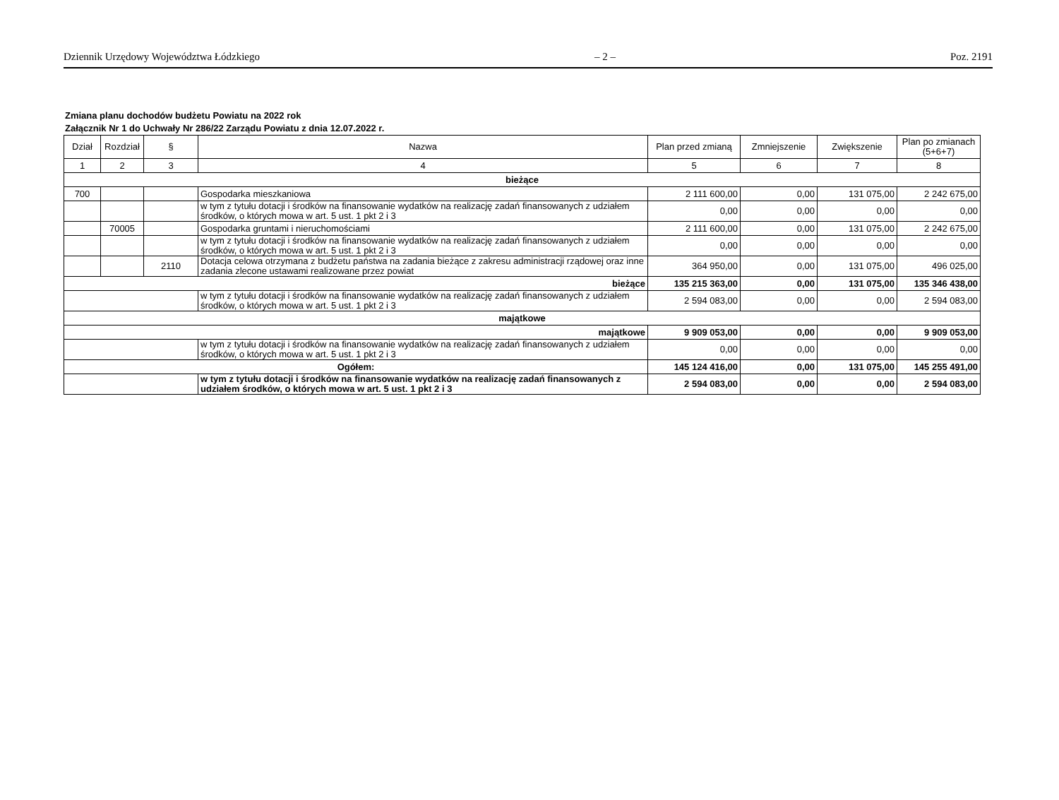Dziennik Urzędowy Województwa Łódzkiego – 2 – Poz. 2191
Zmiana planu dochodów budżetu Powiatu na 2022 rok
Załącznik Nr 1 do Uchwały Nr 286/22 Zarządu Powiatu z dnia 12.07.2022 r.
| Dział | Rozdział | § | Nazwa | Plan przed zmianą | Zmniejszenie | Zwiększenie | Plan po zmianach (5+6+7) |
| --- | --- | --- | --- | --- | --- | --- | --- |
| 1 | 2 | 3 | 4 | 5 | 6 | 7 | 8 |
| bieżące | | | | | | | |
| 700 | | | Gospodarka mieszkaniowa | 2 111 600,00 | 0,00 | 131 075,00 | 2 242 675,00 |
| | | | w tym z tytułu dotacji i środków na finansowanie wydatków na realizację zadań finansowanych z udziałem środków, o których mowa w art. 5 ust. 1 pkt 2 i 3 | 0,00 | 0,00 | 0,00 | 0,00 |
| | 70005 | | Gospodarka gruntami i nieruchomościami | 2 111 600,00 | 0,00 | 131 075,00 | 2 242 675,00 |
| | | | w tym z tytułu dotacji i środków na finansowanie wydatków na realizację zadań finansowanych z udziałem środków, o których mowa w art. 5 ust. 1 pkt 2 i 3 | 0,00 | 0,00 | 0,00 | 0,00 |
| | | 2110 | Dotacja celowa otrzymana z budżetu państwa na zadania bieżące z zakresu administracji rządowej oraz inne zadania zlecone ustawami realizowane przez powiat | 364 950,00 | 0,00 | 131 075,00 | 496 025,00 |
| bieżące | | | | 135 215 363,00 | 0,00 | 131 075,00 | 135 346 438,00 |
| | | | w tym z tytułu dotacji i środków na finansowanie wydatków na realizację zadań finansowanych z udziałem środków, o których mowa w art. 5 ust. 1 pkt 2 i 3 | 2 594 083,00 | 0,00 | 0,00 | 2 594 083,00 |
| majątkowe | | | | | | | |
| majątkowe | | | | 9 909 053,00 | 0,00 | 0,00 | 9 909 053,00 |
| | | | w tym z tytułu dotacji i środków na finansowanie wydatków na realizację zadań finansowanych z udziałem środków, o których mowa w art. 5 ust. 1 pkt 2 i 3 | 0,00 | 0,00 | 0,00 | 0,00 |
| Ogółem: | | | | 145 124 416,00 | 0,00 | 131 075,00 | 145 255 491,00 |
| | | | w tym z tytułu dotacji i środków na finansowanie wydatków na realizację zadań finansowanych z udziałem środków, o których mowa w art. 5 ust. 1 pkt 2 i 3 | 2 594 083,00 | 0,00 | 0,00 | 2 594 083,00 |